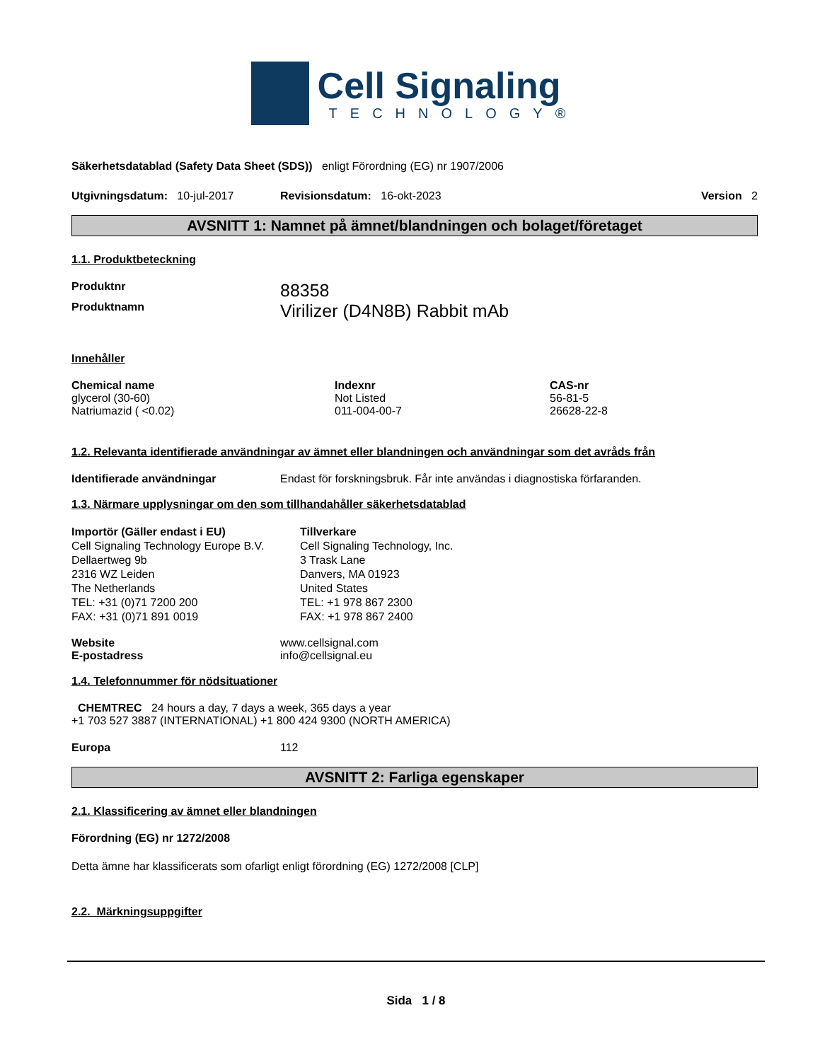Cell Signaling
TECHNOLOGY®
Säkerhetsdatablad (Safety Data Sheet (SDS)) enligt Förordning (EG) nr 1907/2006
Utgivningsdatum: 10-jul-2017 Revisionsdatum: 16-okt-2023 Version 2
AVSNITT 1: Namnet på ämnet/blandningen och bolaget/företaget
1.1. Produktbeteckning
Produktnr 88358
Produktnamn Virilizer (D4N8B) Rabbit mAb
Innehåller
| Chemical name | Indexnr | CAS-nr |
| --- | --- | --- |
| glycerol (30-60) | Not Listed | 56-81-5 |
| Natriumazid ( <0.02) | 011-004-00-7 | 26628-22-8 |
1.2. Relevanta identifierade användningar av ämnet eller blandningen och användningar som det avråds från
Identifierade användningar Endast för forskningsbruk. Får inte användas i diagnostiska förfaranden.
1.3. Närmare upplysningar om den som tillhandahåller säkerhetsdatablad
Importör (Gäller endast i EU)
Cell Signaling Technology Europe B.V.
Dellaertweg 9b
2316 WZ Leiden
The Netherlands
TEL: +31 (0)71 7200 200
FAX: +31 (0)71 891 0019
Tillverkare
Cell Signaling Technology, Inc.
3 Trask Lane
Danvers, MA 01923
United States
TEL: +1 978 867 2300
FAX: +1 978 867 2400
Website www.cellsignal.com
E-postadress info@cellsignal.eu
1.4. Telefonnummer för nödsituationer
CHEMTREC 24 hours a day, 7 days a week, 365 days a year
+1 703 527 3887 (INTERNATIONAL) +1 800 424 9300 (NORTH AMERICA)
Europa 112
AVSNITT 2: Farliga egenskaper
2.1. Klassificering av ämnet eller blandningen
Förordning (EG) nr 1272/2008
Detta ämne har klassificerats som ofarligt enligt förordning (EG) 1272/2008 [CLP]
2.2. Märkningsuppgifter
Sida 1 / 8